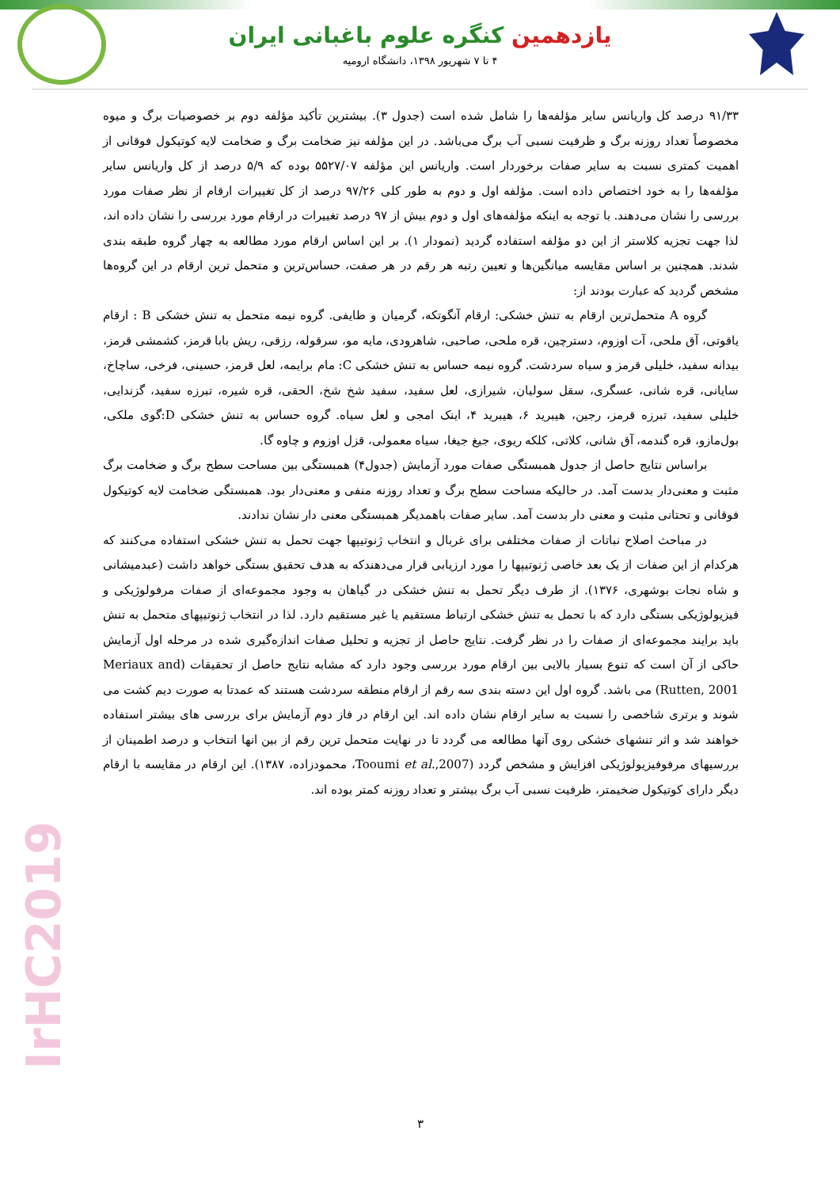یازدهمین کنگره علوم باغبانی ایران
۴ تا ۷ شهریور ۱۳۹۸، دانشگاه ارومیه
۹۱/۳۳ درصد کل واریانس سایر مؤلفه‌ها را شامل شده است (جدول ۳). بیشترین تأکید مؤلفه دوم بر خصوصیات برگ و میوه مخصوصاً تعداد روزنه برگ و ظرفیت نسبی آب برگ می‌باشد. در این مؤلفه نیز ضخامت برگ و ضخامت لایه کوتیکول فوقانی از اهمیت کمتری نسبت به سایر صفات برخوردار است. واریانس این مؤلفه ۵۵۲۷/۰۷ بوده که ۵/۹ درصد از کل واریانس سایر مؤلفه‌ها را به خود اختصاص داده است. مؤلفه اول و دوم به طور کلی ۹۷/۲۶ درصد از کل تغییرات ارقام از نظر صفات مورد بررسی را نشان می‌دهند. با توجه به اینکه مؤلفه‌های اول و دوم بیش از ۹۷ درصد تغییرات در ارقام مورد بررسی را نشان داده اند، لذا جهت تجزیه کلاستر از این دو مؤلفه استفاده گردید (نمودار ۱). بر این اساس ارقام مورد مطالعه به چهار گروه طبقه بندی شدند. همچنین بر اساس مقایسه میانگین‌ها و تعیین رتبه هر رقم در هر صفت، حساس‌ترین و متحمل ترین ارقام در این گروه‌ها مشخص گردید که عبارت بودند از:
گروه A متحمل‌ترین ارقام به تنش خشکی: ارقام آنگوتکه، گرمیان و طایفی. گروه نیمه متحمل به تنش خشکی B : ارقام یاقوتی، آق ملحی، آت اوزوم، دسترچین، قره ملحی، صاحبی، شاهرودی، مایه مو، سرقوله، رزقی، ریش بابا قرمز، کشمشی قرمز، بیدانه سفید، خلیلی قرمز و سیاه سردشت. گروه نیمه حساس به تنش خشکی C: مام برایمه، لعل قرمز، حسینی، فرخی، ساچاخ، سایانی، قره شانی، عسگری، سقل سولیان، شیرازی، لعل سفید، سفید شخ شخ، الحقی، قره شیره، تبرزه سفید، گزندایی، خلیلی سفید، تبرزه قرمز، رجین، هیبرید ۶، هیبرید ۴، اینک امجی و لعل سیاه. گروه حساس به تنش خشکی D:گوی ملکی، بول‌مازو، قره گندمه، آق شانی، کلاتی، کلکه ریوی، جیغ جیغا، سیاه معمولی، قزل اوزوم و چاوه گا.
براساس نتایج حاصل از جدول همبستگی صفات مورد آزمایش (جدول۴) همبستگی بین مساحت سطح برگ و ضخامت برگ مثبت و معنی‌دار بدست آمد. در حالیکه مساحت سطح برگ و تعداد روزنه منفی و معنی‌دار بود. همبستگی ضخامت لایه کوتیکول فوقانی و تحتانی مثبت و معنی دار بدست آمد. سایر صفات باهمدیگر همبستگی معنی دار نشان ندادند.
در مباحث اصلاح نباتات از صفات مختلفی برای غربال و انتخاب ژنوتیپها جهت تحمل به تنش خشکی استفاده می‌کنند که هرکدام از این صفات از یک بعد خاصی ژنوتیپها را مورد ارزیابی قرار می‌دهندکه به هدف تحقیق بستگی خواهد داشت (عبدمیشانی و شاه نجات بوشهری، ۱۳۷۶). از طرف دیگر تحمل به تنش خشکی در گیاهان به وجود مجموعه‌ای از صفات مرفولوژیکی و فیزیولوژیکی بستگی دارد که با تحمل به تنش خشکی ارتباط مستقیم یا غیر مستقیم دارد. لذا در انتخاب ژنوتیپهای متحمل به تنش باید برایند مجموعه‌ای از صفات را در نظر گرفت. نتایج حاصل از تجزیه و تحلیل صفات اندازه‌گیری شده در مرحله اول آزمایش حاکی از آن است که تنوع بسیار بالایی بین ارقام مورد بررسی وجود دارد که مشابه نتایج حاصل از تحقیقات (Meriaux and Rutten, 2001) می باشد. گروه اول این دسته بندی سه رقم از ارقام منطقه سردشت هستند که عمدتا به صورت دیم کشت می شوند و برتری شاخصی را نسبت به سایر ارقام نشان داده اند. این ارقام در فاز دوم آزمایش برای بررسی های بیشتر استفاده خواهند شد و اثر تنشهای خشکی روی آنها مطالعه می گردد تا در نهایت متحمل ترین رقم از بین انها انتخاب و درصد اطمینان از بررسیهای مرفوفیزیولوژیکی افزایش و مشخص گردد (Tooumi et al.,2007، محمودزاده، ۱۳۸۷). این ارقام در مقایسه با ارقام دیگر دارای کوتیکول ضخیمتر، ظرفیت نسبی آب برگ بیشتر و تعداد روزنه کمتر بوده اند.
IrHC2019
۳